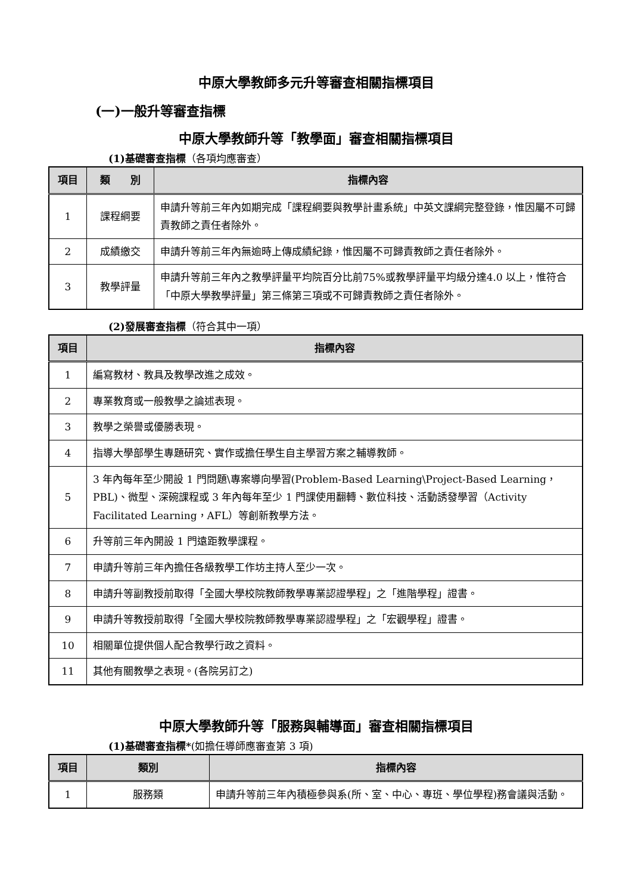中原大學教師多元升等審查相關指標項目
(一)一般升等審查指標
中原大學教師升等「教學面」審查相關指標項目
(1)基礎審查指標（各項均應審查）
| 項目 | 類 別 | 指標內容 |
| --- | --- | --- |
| 1 | 課程綱要 | 申請升等前三年內如期完成「課程綱要與教學計畫系統」中英文課綱完整登錄，惟因屬不可歸責教師之責任者除外。 |
| 2 | 成績繳交 | 申請升等前三年內無逾時上傳成績紀錄，惟因屬不可歸責教師之責任者除外。 |
| 3 | 教學評量 | 申請升等前三年內之教學評量平均院百分比前75%或教學評量平均級分達4.0 以上，惟符合「中原大學教學評量」第三條第三項或不可歸責教師之責任者除外。 |
(2)發展審查指標（符合其中一項）
| 項目 | 指標內容 |
| --- | --- |
| 1 | 編寫教材、教具及教學改進之成效。 |
| 2 | 專業教育或一般教學之論述表現。 |
| 3 | 教學之榮譽或優勝表現。 |
| 4 | 指導大學部學生專題研究、實作或擔任學生自主學習方案之輔導教師。 |
| 5 | 3 年內每年至少開設 1 門問題\專案導向學習(Problem-Based Learning\Project-Based Learning，PBL)、微型、深碗課程或 3 年內每年至少 1 門課使用翻轉、數位科技、活動誘發學習（Activity Facilitated Learning，AFL）等創新教學方法。 |
| 6 | 升等前三年內開設 1 門遠距教學課程。 |
| 7 | 申請升等前三年內擔任各級教學工作坊主持人至少一次。 |
| 8 | 申請升等副教授前取得「全國大學校院教師教學專業認證學程」之「進階學程」證書。 |
| 9 | 申請升等教授前取得「全國大學校院教師教學專業認證學程」之「宏觀學程」證書。 |
| 10 | 相關單位提供個人配合教學行政之資料。 |
| 11 | 其他有關教學之表現。(各院另訂之) |
中原大學教師升等「服務與輔導面」審查相關指標項目
(1)基礎審查指標*(如擔任導師應審查第 3 項)
| 項目 | 類別 | 指標內容 |
| --- | --- | --- |
| 1 | 服務類 | 申請升等前三年內積極參與系(所、室、中心、專班、學位學程)務會議與活動。 |